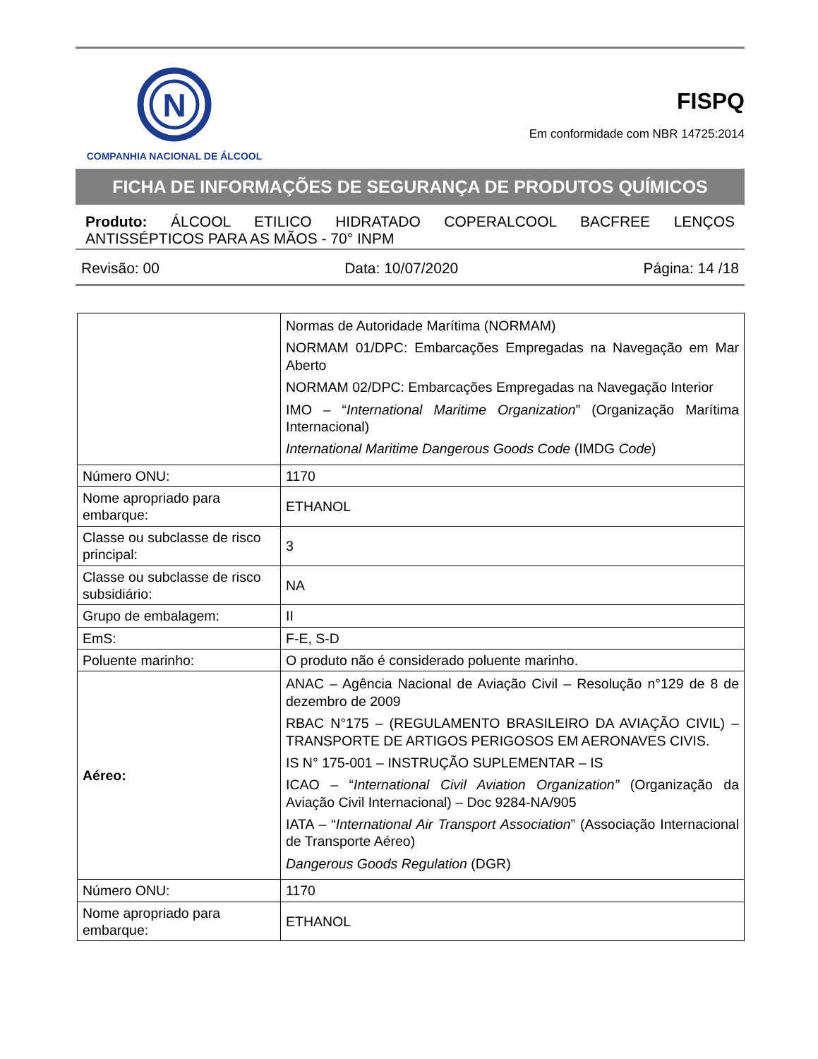N
COMPANHIA NACIONAL DE ÁLCOOL
FISPQ
Em conformidade com NBR 14725:2014
FICHA DE INFORMAÇÕES DE SEGURANÇA DE PRODUTOS QUÍMICOS
Produto: ÁLCOOL ETILICO HIDRATADO COPERALCOOL BACFREE LENÇOS ANTISSÉPTICOS PARA AS MÃOS - 70° INPM
Revisão: 00 Data: 10/07/2020 Página: 14 /18
| | Normas de Autoridade Marítima (NORMAM) NORMAM 01/DPC: Embarcações Empregadas na Navegação em Mar Aberto NORMAM 02/DPC: Embarcações Empregadas na Navegação Interior IMO – “ International Maritime Organization ” (Organização Marítima Internacional) International Maritime Dangerous Goods Code (IMDG Code ) |
| Número ONU: | 1170 |
| Nome apropriado para embarque: | ETHANOL |
| Classe ou subclasse de risco principal: | 3 |
| Classe ou subclasse de risco subsidiário: | NA |
| Grupo de embalagem: | II |
| EmS: | F-E, S-D |
| Poluente marinho: | O produto não é considerado poluente marinho. |
| Aéreo: | ANAC – Agência Nacional de Aviação Civil – Resolução n°129 de 8 de dezembro de 2009 RBAC N°175 – (REGULAMENTO BRASILEIRO DA AVIAÇÃO CIVIL) – TRANSPORTE DE ARTIGOS PERIGOSOS EM AERONAVES CIVIS. IS N° 175-001 – INSTRUÇÃO SUPLEMENTAR – IS ICAO – “ International Civil Aviation Organization” (Organização da Aviação Civil Internacional) – Doc 9284-NA/905 IATA – “ International Air Transport Association ” (Associação Internacional de Transporte Aéreo) Dangerous Goods Regulation (DGR) |
| Número ONU: | 1170 |
| Nome apropriado para embarque: | ETHANOL |